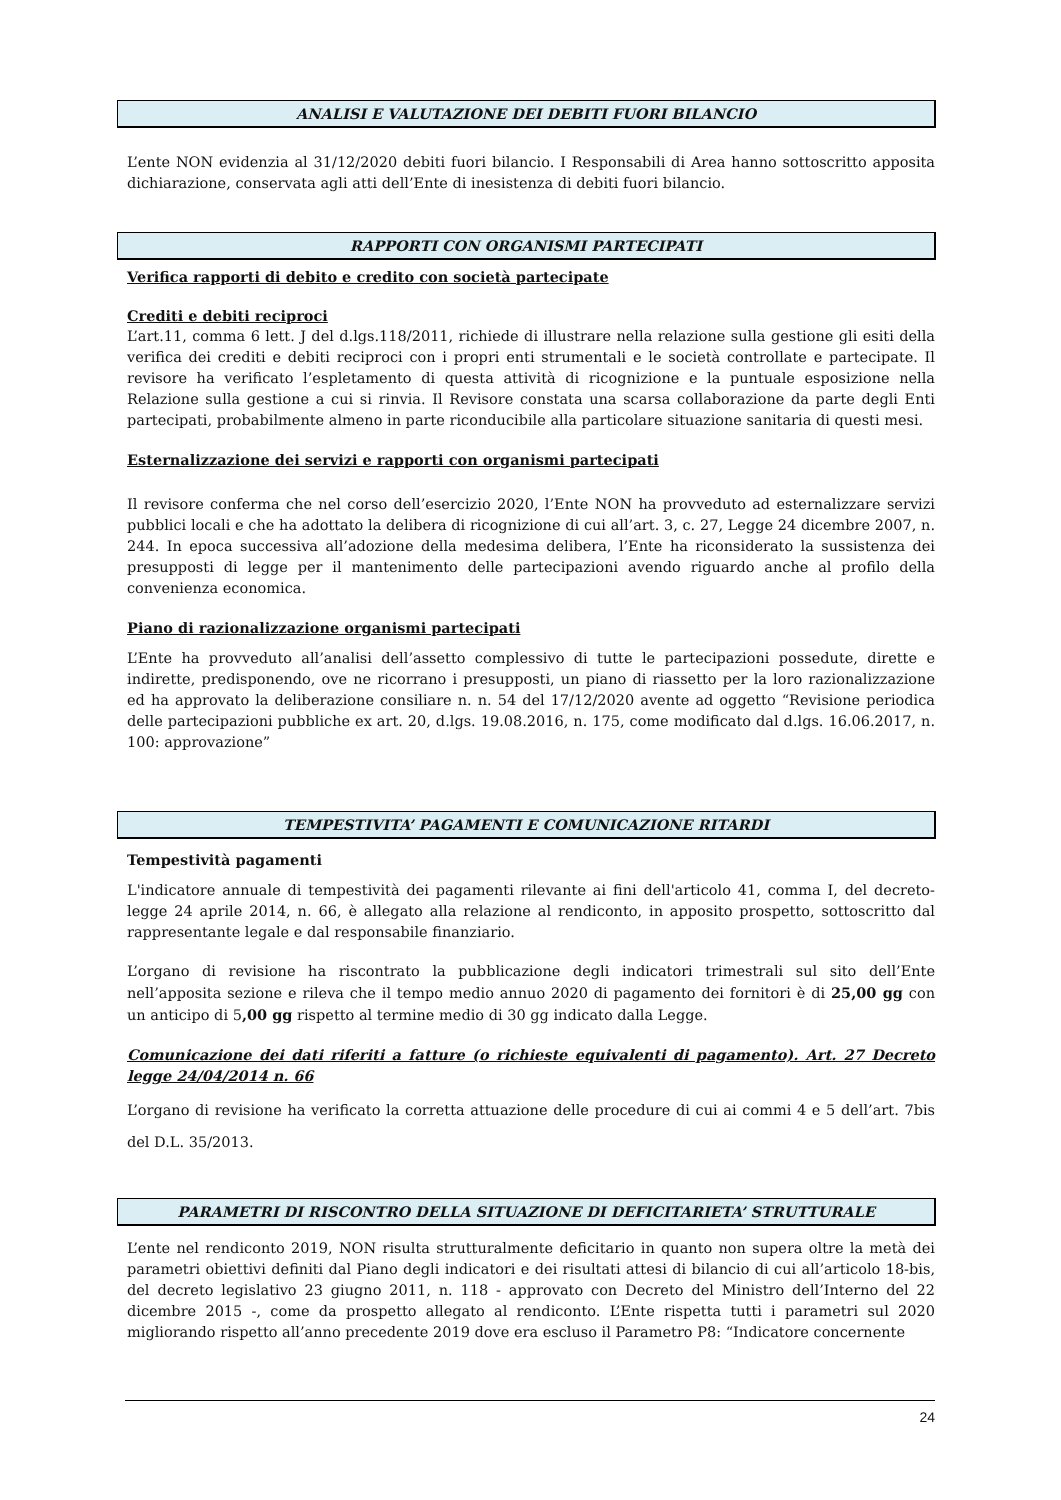ANALISI E VALUTAZIONE DEI DEBITI FUORI BILANCIO
L’ente NON evidenzia al 31/12/2020 debiti fuori bilancio. I Responsabili di Area hanno sottoscritto apposita dichiarazione, conservata agli atti dell’Ente di inesistenza di debiti fuori bilancio.
RAPPORTI CON ORGANISMI PARTECIPATI
Verifica rapporti di debito e credito con società partecipate
Crediti e debiti reciproci
L’art.11, comma 6 lett. J del d.lgs.118/2011, richiede di illustrare nella relazione sulla gestione gli esiti della verifica dei crediti e debiti reciproci con i propri enti strumentali e le società controllate e partecipate. Il revisore ha verificato l’espletamento di questa attività di ricognizione e la puntuale esposizione nella Relazione sulla gestione a cui si rinvia. Il Revisore constata una scarsa collaborazione da parte degli Enti partecipati, probabilmente almeno in parte riconducibile alla particolare situazione sanitaria di questi mesi.
Esternalizzazione dei servizi e rapporti con organismi partecipati
Il revisore conferma che nel corso dell’esercizio 2020, l’Ente NON ha provveduto ad esternalizzare servizi pubblici locali e che ha adottato la delibera di ricognizione di cui all’art. 3, c. 27, Legge 24 dicembre 2007, n. 244. In epoca successiva all’adozione della medesima delibera, l’Ente ha riconsiderato la sussistenza dei presupposti di legge per il mantenimento delle partecipazioni avendo riguardo anche al profilo della convenienza economica.
Piano di razionalizzazione organismi partecipati
L’Ente ha provveduto all’analisi dell’assetto complessivo di tutte le partecipazioni possedute, dirette e indirette, predisponendo, ove ne ricorrano i presupposti, un piano di riassetto per la loro razionalizzazione ed ha approvato la deliberazione consiliare n. n. 54 del 17/12/2020 avente ad oggetto “Revisione periodica delle partecipazioni pubbliche ex art. 20, d.lgs. 19.08.2016, n. 175, come modificato dal d.lgs. 16.06.2017, n. 100: approvazione”
TEMPESTIVITA’ PAGAMENTI E COMUNICAZIONE RITARDI
Tempestività pagamenti
L'indicatore annuale di tempestività dei pagamenti rilevante ai fini dell'articolo 41, comma I, del decreto-legge 24 aprile 2014, n. 66, è allegato alla relazione al rendiconto, in apposito prospetto, sottoscritto dal rappresentante legale e dal responsabile finanziario.
L’organo di revisione ha riscontrato la pubblicazione degli indicatori trimestrali sul sito dell’Ente nell’apposita sezione e rileva che il tempo medio annuo 2020 di pagamento dei fornitori è di 25,00 gg con un anticipo di 5,00 gg rispetto al termine medio di 30 gg indicato dalla Legge.
Comunicazione dei dati riferiti a fatture (o richieste equivalenti di pagamento). Art. 27 Decreto legge 24/04/2014 n. 66
L’organo di revisione ha verificato la corretta attuazione delle procedure di cui ai commi 4 e 5 dell’art. 7bis del D.L. 35/2013.
PARAMETRI DI RISCONTRO DELLA SITUAZIONE DI DEFICITARIETA’ STRUTTURALE
L’ente nel rendiconto 2019, NON risulta strutturalmente deficitario in quanto non supera oltre la metà dei parametri obiettivi definiti dal Piano degli indicatori e dei risultati attesi di bilancio di cui all’articolo 18-bis, del decreto legislativo 23 giugno 2011, n. 118 - approvato con Decreto del Ministro dell’Interno del 22 dicembre 2015 -, come da prospetto allegato al rendiconto. L’Ente rispetta tutti i parametri sul 2020 migliorando rispetto all’anno precedente 2019 dove era escluso il Parametro P8: “Indicatore concernente
24